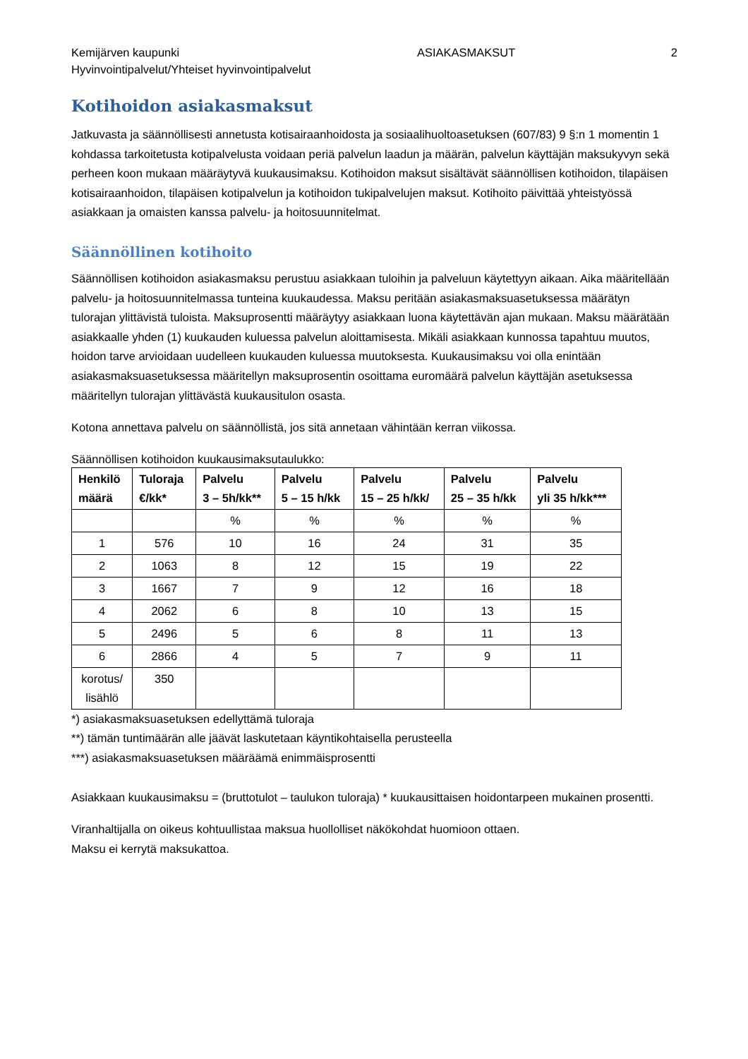Kemijärven kaupunki
Hyvinvointipalvelut/Yhteiset hyvinvointipalvelut ASIAKASMAKSUT 2
Kotihoidon asiakasmaksut
Jatkuvasta ja säännöllisesti annetusta kotisairaanhoidosta ja sosiaalihuoltoasetuksen (607/83) 9 §:n 1 momentin 1 kohdassa tarkoitetusta kotipalvelusta voidaan periä palvelun laadun ja määrän, palvelun käyttäjän maksukyvyn sekä perheen koon mukaan määräytyvä kuukausimaksu. Kotihoidon maksut sisältävät säännöllisen kotihoidon, tilapäisen kotisairaanhoidon, tilapäisen kotipalvelun ja kotihoidon tukipalvelujen maksut. Kotihoito päivittää yhteistyössä asiakkaan ja omaisten kanssa palvelu- ja hoitosuunnitelmat.
Säännöllinen kotihoito
Säännöllisen kotihoidon asiakasmaksu perustuu asiakkaan tuloihin ja palveluun käytettyyn aikaan. Aika määritellään palvelu- ja hoitosuunnitelmassa tunteina kuukaudessa. Maksu peritään asiakasmaksuasetuksessa määrätyn tulorajan ylittävistä tuloista. Maksuprosentti määräytyy asiakkaan luona käytettävän ajan mukaan. Maksu määrätään asiakkaalle yhden (1) kuukauden kuluessa palvelun aloittamisesta. Mikäli asiakkaan kunnossa tapahtuu muutos, hoidon tarve arvioidaan uudelleen kuukauden kuluessa muutoksesta. Kuukausimaksu voi olla enintään asiakasmaksuasetuksessa määritellyn maksuprosentin osoittama euromäärä palvelun käyttäjän asetuksessa määritellyn tulorajan ylittävästä kuukausitulon osasta.
Kotona annettava palvelu on säännöllistä, jos sitä annetaan vähintään kerran viikossa.
Säännöllisen kotihoidon kuukausimaksutaulukko:
| Henkilö määrä | Tuloraja €/kk* | Palvelu 3 – 5h/kk** | Palvelu 5 – 15 h/kk | Palvelu 15 – 25 h/kk/ | Palvelu 25 – 35 h/kk | Palvelu yli 35 h/kk*** |
| --- | --- | --- | --- | --- | --- | --- |
| | | % | % | % | % | % |
| 1 | 576 | 10 | 16 | 24 | 31 | 35 |
| 2 | 1063 | 8 | 12 | 15 | 19 | 22 |
| 3 | 1667 | 7 | 9 | 12 | 16 | 18 |
| 4 | 2062 | 6 | 8 | 10 | 13 | 15 |
| 5 | 2496 | 5 | 6 | 8 | 11 | 13 |
| 6 | 2866 | 4 | 5 | 7 | 9 | 11 |
| korotus/ lisählö | 350 | | | | | |
*) asiakasmaksuasetuksen edellyttämä tuloraja
**) tämän tuntimäärän alle jäävät laskutetaan käyntikohtaisella perusteella
***) asiakasmaksuasetuksen määräämä enimmäisprosentti
Asiakkaan kuukausimaksu = (bruttotulot – taulukon tuloraja) * kuukausittaisen hoidontarpeen mukainen prosentti.
Viranhaltijalla on oikeus kohtuullistaa maksua huollolliset näkökohdat huomioon ottaen.
Maksu ei kerrytä maksukattoa.